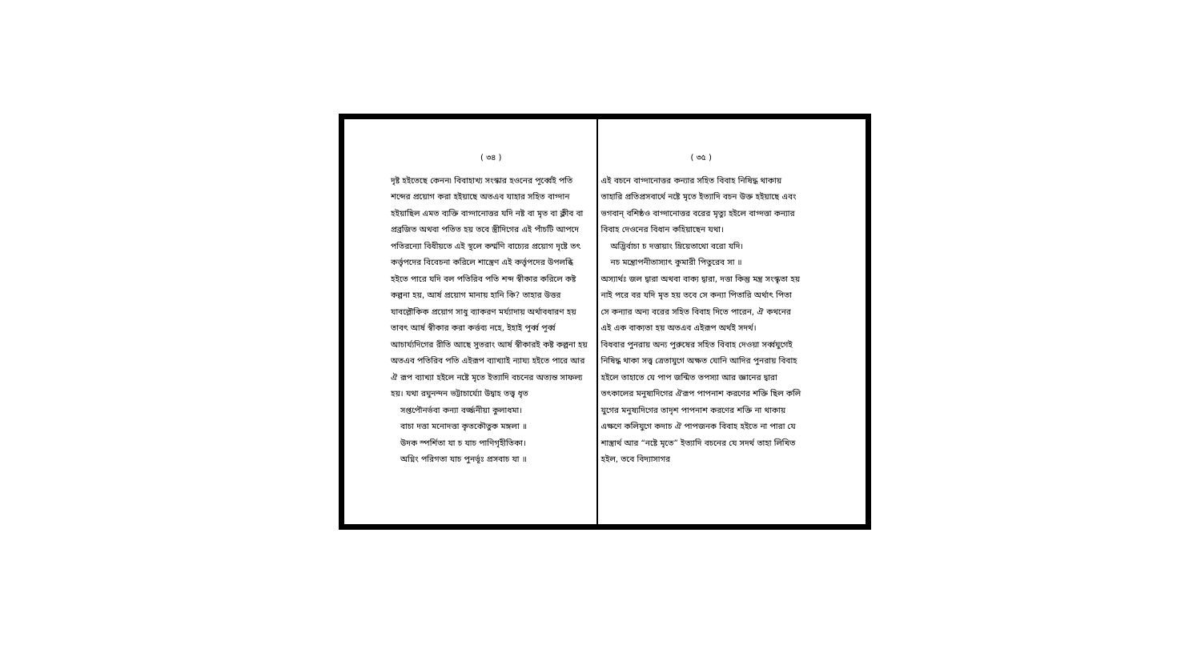( ৩৪ )
দৃষ্ট হইতেছে কেনন৷ বিবাহাখ্য সংস্কার হওনের পূর্ব্বেই পতি শব্দের প্রয়োগ করা হইয়াছে অতএব যাহার সহিত বাগ্দান হইয়াছিল এমত ব্যক্তি বাগ্দানোত্তর যদি নষ্ট বা মৃত বা ক্লীব বা প্রব্রজিত অথবা পতিত হয় তবে স্ত্রীদিগের এই পাঁচটি আপদে পতিরন্যো বিধীয়তে এই স্থলে কর্ম্মণি বাচ্যের প্রয়োগ দৃষ্টে তৎ কর্ত্তৃপদের বিবেচনা করিলে শাস্ত্রেণ এই কর্ত্তৃপদের উপলব্ধি হইতে পারে যদি বল পতিরিব পতি শব্দ স্বীকার করিলে কষ্ট কল্পনা হয়, আর্ষ প্রয়োগ মানায় হানি কি? তাহার উত্তর যাবল্লৌকিক প্রয়োগ সাধু ব্যাকরণ মর্য্যাদায় অর্থাবধারণ হয় তাবৎ আর্ষ স্বীকার করা কর্ত্তব্য নহে, ইহাই পূর্ব্ব পূর্ব্ব আচার্য্যদিগের রীতি আছে সুতরাং আর্ষ স্বীকারই কষ্ট কল্পনা হয় অতএব পতিরিব পতি এইরূপ ব্যাখ্যাই ন্যায্য হইতে পারে আর ঐ রূপ ব্যাখ্যা হইলে নষ্টে মৃতে ইত্যাদি বচনের অত্যন্ত সাফল্য হয়। যথা রঘুনন্দন ভট্টাচার্য্যো উদ্বাহ তত্ত্ব ধৃত
সপ্তপৌনর্ভবা কন্যা বর্জ্জনীয়া কুলাধমা।
বাচা দত্তা মনোদত্তা কৃতকৌতুক মঙ্গলা ॥
উদক স্পর্শিতা যা চ যাচ পাণিগৃহীতিকা।
অগ্নিং পরিগতা যাচ পুনর্ভূঃ প্রসবাচ যা ॥
( ৩৫ )
এই বচনে বাগ্দানোত্তর কন্যার সহিত বিবাহ নিষিদ্ধ থাকায় তাহারি প্রতিপ্রসবার্থে নষ্টে মৃতে ইত্যাদি বচন উক্ত হইয়াছে এবং ভগবান্ বশিষ্ঠও বাগ্দানোত্তর বরের মৃত্যু হইলে বাগ্দত্তা কন্যার বিবাহ দেওনের বিধান কহিয়াছেন যথা।
অদ্ভির্বাচা চ দত্তায়াং ম্রিয়েতাথো বরো যদি।
নচ মন্ত্রোপনীতাস্যাৎ কুমারী পিতুরেব সা ॥
অস্যার্থঃ জল দ্বারা অথবা বাক্য দ্বারা, দত্তা কিন্তু মন্ত্র সংস্কৃতা হয় নাই পরে বর যদি মৃত হয় তবে সে কন্যা পিতারি অর্থাৎ পিতা সে কন্যার অন্য বরের সহিত বিবাহ দিতে পারেন, ঐ কথনের এই এক বাক্যতা হয় অতএব এইরূপ অর্থই সদর্থ।
বিধবার পুনরায় অন্য পুরুষের সহিত বিবাহ দেওয়া সর্ব্বযুগেই নিষিদ্ধ থাকা সত্ত্ব ত্রেতাযুগে অক্ষত যোনি আদির পুনরায় বিবাহ হইলে তাহাতে যে পাপ জন্মিত তপস্যা আর জ্ঞানের দ্বারা তৎকালের মনুষ্যদিগের ঐরূপ পাপনাশ করণের শক্তি ছিল কলি যুগের মনুষ্যদিগের তাদৃশ পাপনাশ করণের শক্তি না থাকায় এক্ষণে কলিযুগে কদাচ ঐ পাপজনক বিবাহ হইতে না পারা যে শাস্ত্রার্থ আর “নষ্টে মৃতে” ইত্যাদি বচনের যে সদর্থ তাহা লিখিত হইল, তবে বিদ্যাসাগর